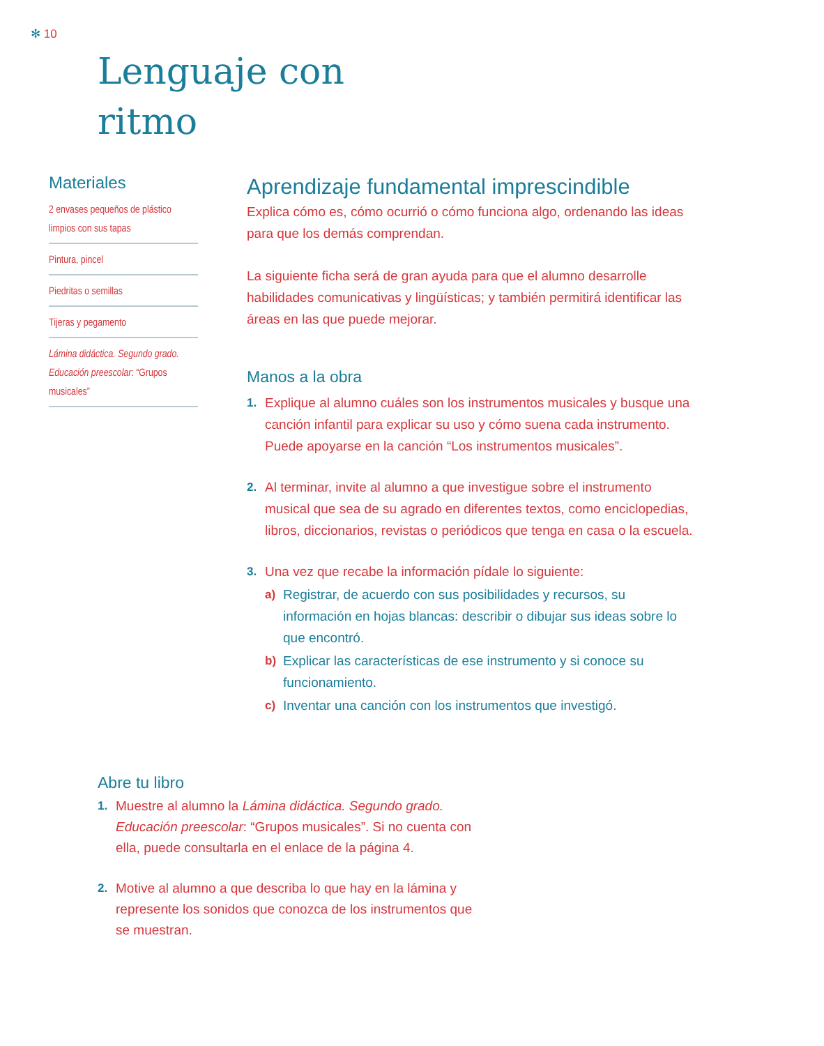✻ 10
Lenguaje con
ritmo
Materiales
2 envases pequeños de plástico limpios con sus tapas
Pintura, pincel
Piedritas o semillas
Tijeras y pegamento
Lámina didáctica. Segundo grado. Educación preescolar: “Grupos musicales”
Aprendizaje fundamental imprescindible
Explica cómo es, cómo ocurrió o cómo funciona algo, ordenando las ideas para que los demás comprendan.
La siguiente ficha será de gran ayuda para que el alumno desarrolle habilidades comunicativas y lingüísticas; y también permitirá identificar las áreas en las que puede mejorar.
Manos a la obra
1. Explique al alumno cuáles son los instrumentos musicales y busque una canción infantil para explicar su uso y cómo suena cada instrumento. Puede apoyarse en la canción “Los instrumentos musicales”.
2. Al terminar, invite al alumno a que investigue sobre el instrumento musical que sea de su agrado en diferentes textos, como enciclopedias, libros, diccionarios, revistas o periódicos que tenga en casa o la escuela.
3. Una vez que recabe la información pídale lo siguiente:
a) Registrar, de acuerdo con sus posibilidades y recursos, su información en hojas blancas: describir o dibujar sus ideas sobre lo que encontró.
b) Explicar las características de ese instrumento y si conoce su funcionamiento.
c) Inventar una canción con los instrumentos que investigó.
Abre tu libro
1. Muestre al alumno la Lámina didáctica. Segundo grado. Educación preescolar: “Grupos musicales”. Si no cuenta con ella, puede consultarla en el enlace de la página 4.
2. Motive al alumno a que describa lo que hay en la lámina y represente los sonidos que conozca de los instrumentos que se muestran.